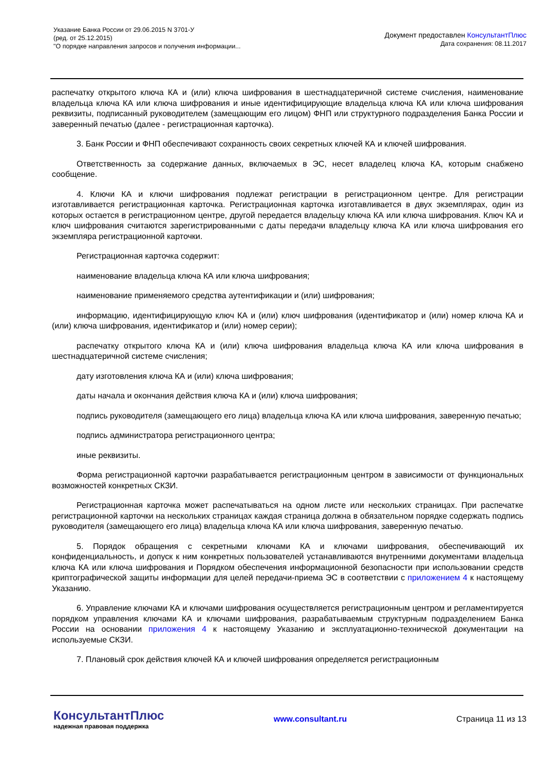Указание Банка России от 29.06.2015 N 3701-У
(ред. от 25.12.2015)
"О порядке направления запросов и получения информации...
Документ предоставлен КонсультантПлюс
Дата сохранения: 08.11.2017
распечатку открытого ключа КА и (или) ключа шифрования в шестнадцатеричной системе счисления, наименование владельца ключа КА или ключа шифрования и иные идентифицирующие владельца ключа КА или ключа шифрования реквизиты, подписанный руководителем (замещающим его лицом) ФНП или структурного подразделения Банка России и заверенный печатью (далее - регистрационная карточка).
3. Банк России и ФНП обеспечивают сохранность своих секретных ключей КА и ключей шифрования.
Ответственность за содержание данных, включаемых в ЭС, несет владелец ключа КА, которым снабжено сообщение.
4. Ключи КА и ключи шифрования подлежат регистрации в регистрационном центре. Для регистрации изготавливается регистрационная карточка. Регистрационная карточка изготавливается в двух экземплярах, один из которых остается в регистрационном центре, другой передается владельцу ключа КА или ключа шифрования. Ключ КА и ключ шифрования считаются зарегистрированными с даты передачи владельцу ключа КА или ключа шифрования его экземпляра регистрационной карточки.
Регистрационная карточка содержит:
наименование владельца ключа КА или ключа шифрования;
наименование применяемого средства аутентификации и (или) шифрования;
информацию, идентифицирующую ключ КА и (или) ключ шифрования (идентификатор и (или) номер ключа КА и (или) ключа шифрования, идентификатор и (или) номер серии);
распечатку открытого ключа КА и (или) ключа шифрования владельца ключа КА или ключа шифрования в шестнадцатеричной системе счисления;
дату изготовления ключа КА и (или) ключа шифрования;
даты начала и окончания действия ключа КА и (или) ключа шифрования;
подпись руководителя (замещающего его лица) владельца ключа КА или ключа шифрования, заверенную печатью;
подпись администратора регистрационного центра;
иные реквизиты.
Форма регистрационной карточки разрабатывается регистрационным центром в зависимости от функциональных возможностей конкретных СКЗИ.
Регистрационная карточка может распечатываться на одном листе или нескольких страницах. При распечатке регистрационной карточки на нескольких страницах каждая страница должна в обязательном порядке содержать подпись руководителя (замещающего его лица) владельца ключа КА или ключа шифрования, заверенную печатью.
5. Порядок обращения с секретными ключами КА и ключами шифрования, обеспечивающий их конфиденциальность, и допуск к ним конкретных пользователей устанавливаются внутренними документами владельца ключа КА или ключа шифрования и Порядком обеспечения информационной безопасности при использовании средств криптографической защиты информации для целей передачи-приема ЭС в соответствии с приложением 4 к настоящему Указанию.
6. Управление ключами КА и ключами шифрования осуществляется регистрационным центром и регламентируется порядком управления ключами КА и ключами шифрования, разрабатываемым структурным подразделением Банка России на основании приложения 4 к настоящему Указанию и эксплуатационно-технической документации на используемые СКЗИ.
7. Плановый срок действия ключей КА и ключей шифрования определяется регистрационным
КонсультантПлюс
надежная правовая поддержка
www.consultant.ru Страница 11 из 13